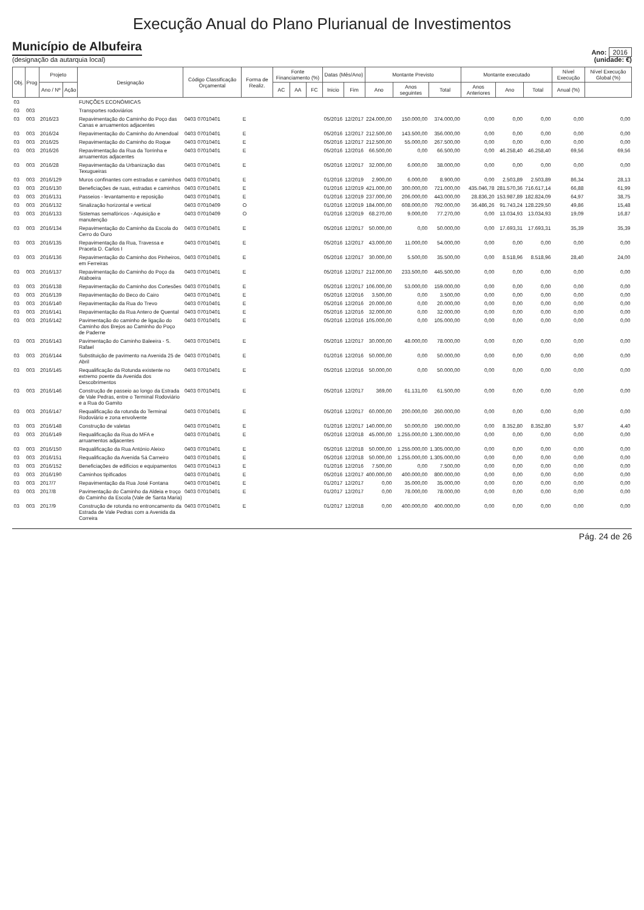Execução Anual do Plano Plurianual de Investimentos
Município de Albufeira
(designação da autarquia local)
Ano: 2016
(unidade: €)
| Obj. | Prog | Projeto | | Designação | Código Classificação Orçamental | Forma de Realiz. | Fonte Financiamento (%) | | | Datas (Mês/Ano) | | Montante Previsto | | | Montante executado | | | Nível Execução | Nível Execução Global (%) |
| --- | --- | --- | --- | --- | --- | --- | --- | --- | --- | --- | --- | --- | --- | --- | --- | --- | --- | --- | --- |
| | | Ano / Nº | Ação | | | | AC | AA | FC | Inicio | Fim | Ano | Anos seguintes | Total | Anos Anteriores | Ano | Total | Anual (%) | |
| 03 | | | | FUNÇÕES ECONÓMICAS | | | | | | | | | | | | | | | |
| 03 | 003 | | | Transportes rodoviários | | | | | | | | | | | | | | | |
| 03 | 003 | 2016/23 | | Repavimentação do Caminho do Poço das Canas e arruamentos adjacentes | 0403 07010401 | E | | | | 05/2016 | 12/2017 | 224.000,00 | 150.000,00 | 374.000,00 | 0,00 | 0,00 | 0,00 | 0,00 | 0,00 |
| 03 | 003 | 2016/24 | | Repavimentação do Caminho do Amendoal | 0403 07010401 | E | | | | 05/2016 | 12/2017 | 212.500,00 | 143.500,00 | 356.000,00 | 0,00 | 0,00 | 0,00 | 0,00 | 0,00 |
| 03 | 003 | 2016/25 | | Repavimentação do Caminho do Roque | 0403 07010401 | E | | | | 05/2016 | 12/2017 | 212.500,00 | 55.000,00 | 267.500,00 | 0,00 | 0,00 | 0,00 | 0,00 | 0,00 |
| 03 | 003 | 2016/26 | | Repavimentação da Rua da Torrinha e arruamentos adjacentes | 0403 07010401 | E | | | | 05/2016 | 12/2016 | 66.500,00 | 0,00 | 66.500,00 | 0,00 | 46.258,40 | 46.258,40 | 69,56 | 69,56 |
| 03 | 003 | 2016/28 | | Repavimentação da Urbanização das Texugueiras | 0403 07010401 | E | | | | 05/2016 | 12/2017 | 32.000,00 | 6.000,00 | 38.000,00 | 0,00 | 0,00 | 0,00 | 0,00 | 0,00 |
| 03 | 003 | 2016/129 | | Muros confinantes com estradas e caminhos | 0403 07010401 | E | | | | 01/2016 | 12/2019 | 2.900,00 | 6.000,00 | 8.900,00 | 0,00 | 2.503,89 | 2.503,89 | 86,34 | 28,13 |
| 03 | 003 | 2016/130 | | Beneficiações de ruas, estradas e caminhos | 0403 07010401 | E | | | | 01/2016 | 12/2019 | 421.000,00 | 300.000,00 | 721.000,00 | 435.046,78 | 281.570,36 | 716.617,14 | 66,88 | 61,99 |
| 03 | 003 | 2016/131 | | Passeios - levantamento e reposição | 0403 07010401 | E | | | | 01/2016 | 12/2019 | 237.000,00 | 206.000,00 | 443.000,00 | 28.836,20 | 153.987,89 | 182.824,09 | 64,97 | 38,75 |
| 03 | 003 | 2016/132 | | Sinalização horizontal e vertical | 0403 07010409 | O | | | | 01/2016 | 12/2019 | 184.000,00 | 608.000,00 | 792.000,00 | 36.486,26 | 91.743,24 | 128.229,50 | 49,86 | 15,48 |
| 03 | 003 | 2016/133 | | Sistemas semafóricos - Aquisição e manutenção | 0403 07010409 | O | | | | 01/2016 | 12/2019 | 68.270,00 | 9.000,00 | 77.270,00 | 0,00 | 13.034,93 | 13.034,93 | 19,09 | 16,87 |
| 03 | 003 | 2016/134 | | Repavimentação do Caminho da Escola do Cerro do Ouro | 0403 07010401 | E | | | | 05/2016 | 12/2017 | 50.000,00 | 0,00 | 50.000,00 | 0,00 | 17.693,31 | 17.693,31 | 35,39 | 35,39 |
| 03 | 003 | 2016/135 | | Repavimentação da Rua, Travessa e Praceta D. Carlos I | 0403 07010401 | E | | | | 05/2016 | 12/2017 | 43.000,00 | 11.000,00 | 54.000,00 | 0,00 | 0,00 | 0,00 | 0,00 | 0,00 |
| 03 | 003 | 2016/136 | | Repavimentação do Caminho dos Pinheiros, em Ferreiras | 0403 07010401 | E | | | | 05/2016 | 12/2017 | 30.000,00 | 5.500,00 | 35.500,00 | 0,00 | 8.518,96 | 8.518,96 | 28,40 | 24,00 |
| 03 | 003 | 2016/137 | | Repavimentação do Caminho do Poço da Ataboeira | 0403 07010401 | E | | | | 05/2016 | 12/2017 | 212.000,00 | 233.500,00 | 445.500,00 | 0,00 | 0,00 | 0,00 | 0,00 | 0,00 |
| 03 | 003 | 2016/138 | | Repavimentação do Caminho dos Cortesões | 0403 07010401 | E | | | | 05/2016 | 12/2017 | 106.000,00 | 53.000,00 | 159.000,00 | 0,00 | 0,00 | 0,00 | 0,00 | 0,00 |
| 03 | 003 | 2016/139 | | Repavimentação do Beco do Cairo | 0403 07010401 | E | | | | 05/2016 | 12/2016 | 3.500,00 | 0,00 | 3.500,00 | 0,00 | 0,00 | 0,00 | 0,00 | 0,00 |
| 03 | 003 | 2016/140 | | Repavimentação da Rua do Trevo | 0403 07010401 | E | | | | 05/2016 | 12/2016 | 20.000,00 | 0,00 | 20.000,00 | 0,00 | 0,00 | 0,00 | 0,00 | 0,00 |
| 03 | 003 | 2016/141 | | Repavimentação da Rua Antero de Quental | 0403 07010401 | E | | | | 05/2016 | 12/2016 | 32.000,00 | 0,00 | 32.000,00 | 0,00 | 0,00 | 0,00 | 0,00 | 0,00 |
| 03 | 003 | 2016/142 | | Pavimentação do caminho de ligação do Caminho dos Brejos ao Caminho do Poço de Paderne | 0403 07010401 | E | | | | 05/2016 | 12/2016 | 105.000,00 | 0,00 | 105.000,00 | 0,00 | 0,00 | 0,00 | 0,00 | 0,00 |
| 03 | 003 | 2016/143 | | Pavimentação do Caminho Baleeira - S. Rafael | 0403 07010401 | E | | | | 05/2016 | 12/2017 | 30.000,00 | 48.000,00 | 78.000,00 | 0,00 | 0,00 | 0,00 | 0,00 | 0,00 |
| 03 | 003 | 2016/144 | | Substituição de pavimento na Avenida 25 de Abril | 0403 07010401 | E | | | | 01/2016 | 12/2016 | 50.000,00 | 0,00 | 50.000,00 | 0,00 | 0,00 | 0,00 | 0,00 | 0,00 |
| 03 | 003 | 2016/145 | | Requalificação da Rotunda existente no extremo poente da Avenida dos Descobrimentos | 0403 07010401 | E | | | | 05/2016 | 12/2016 | 50.000,00 | 0,00 | 50.000,00 | 0,00 | 0,00 | 0,00 | 0,00 | 0,00 |
| 03 | 003 | 2016/146 | | Construção de passeio ao longo da Estrada de Vale Pedras, entre o Terminal Rodoviário e a Rua do Gamito | 0403 07010401 | E | | | | 05/2016 | 12/2017 | 369,00 | 61.131,00 | 61.500,00 | 0,00 | 0,00 | 0,00 | 0,00 | 0,00 |
| 03 | 003 | 2016/147 | | Requalificação da rotunda do Terminal Rodoviário e zona envolvente | 0403 07010401 | E | | | | 05/2016 | 12/2017 | 60.000,00 | 200.000,00 | 260.000,00 | 0,00 | 0,00 | 0,00 | 0,00 | 0,00 |
| 03 | 003 | 2016/148 | | Construção de valetas | 0403 07010401 | E | | | | 01/2016 | 12/2017 | 140.000,00 | 50.000,00 | 190.000,00 | 0,00 | 8.352,80 | 8.352,80 | 5,97 | 4,40 |
| 03 | 003 | 2016/149 | | Requalificação da Rua do MFA e arruamentos adjacentes | 0403 07010401 | E | | | | 05/2016 | 12/2018 | 45.000,00 | 1.255.000,00 | 1.300.000,00 | 0,00 | 0,00 | 0,00 | 0,00 | 0,00 |
| 03 | 003 | 2016/150 | | Requalificação da Rua António Aleixo | 0403 07010401 | E | | | | 05/2016 | 12/2018 | 50.000,00 | 1.255.000,00 | 1.305.000,00 | 0,00 | 0,00 | 0,00 | 0,00 | 0,00 |
| 03 | 003 | 2016/151 | | Requalificação da Avenida Sá Carneiro | 0403 07010401 | E | | | | 05/2016 | 12/2018 | 50.000,00 | 1.255.000,00 | 1.305.000,00 | 0,00 | 0,00 | 0,00 | 0,00 | 0,00 |
| 03 | 003 | 2016/152 | | Beneficiações de edifícios e equipamentos | 0403 07010413 | E | | | | 01/2016 | 12/2016 | 7.500,00 | 0,00 | 7.500,00 | 0,00 | 0,00 | 0,00 | 0,00 | 0,00 |
| 03 | 003 | 2016/190 | | Caminhos tipificados | 0403 07010401 | E | | | | 05/2016 | 12/2017 | 400.000,00 | 400.000,00 | 800.000,00 | 0,00 | 0,00 | 0,00 | 0,00 | 0,00 |
| 03 | 003 | 2017/7 | | Repavimentação da Rua José Fontana | 0403 07010401 | E | | | | 01/2017 | 12/2017 | 0,00 | 35.000,00 | 35.000,00 | 0,00 | 0,00 | 0,00 | 0,00 | 0,00 |
| 03 | 003 | 2017/8 | | Pavimentação do Caminho da Aldeia e troço do Caminho da Escola (Vale de Santa Maria) | 0403 07010401 | E | | | | 01/2017 | 12/2017 | 0,00 | 78.000,00 | 78.000,00 | 0,00 | 0,00 | 0,00 | 0,00 | 0,00 |
| 03 | 003 | 2017/9 | | Construção de rotunda no entroncamento da Estrada de Vale Pedras com a Avenida da Correira | 0403 07010401 | E | | | | 01/2017 | 12/2018 | 0,00 | 400.000,00 | 400.000,00 | 0,00 | 0,00 | 0,00 | 0,00 | 0,00 |
Pág. 24 de 26